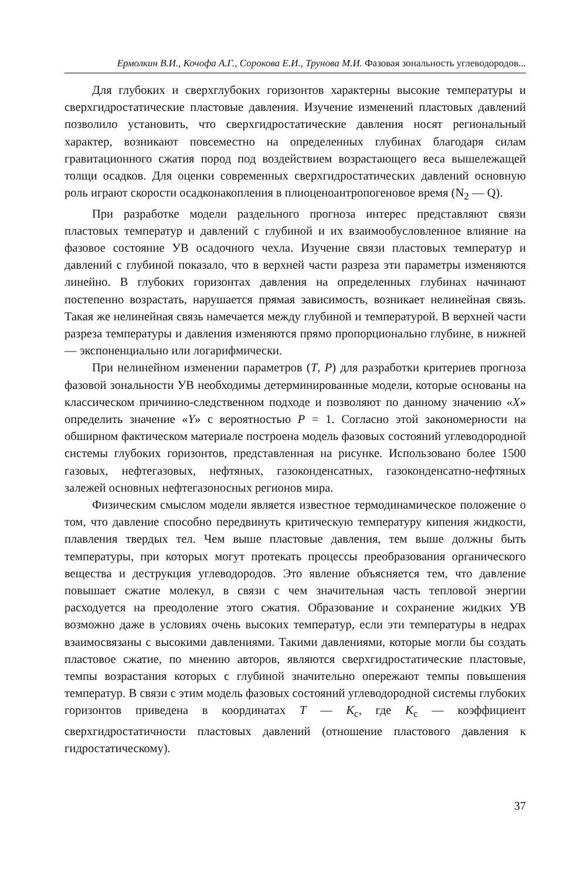Ермолкин В.И., Кочофа А.Г., Сорокова Е.И., Трунова М.И. Фазовая зональность углеводородов...
Для глубоких и сверхглубоких горизонтов характерны высокие температуры и сверхгидростатические пластовые давления. Изучение изменений пластовых давлений позволило установить, что сверхгидростатические давления носят региональный характер, возникают повсеместно на определенных глубинах благодаря силам гравитационного сжатия пород под воздействием возрастающего веса вышележащей толщи осадков. Для оценки современных сверхгидростатических давлений основную роль играют скорости осадконакопления в плиоценоантропогеновое время (N<sub>2</sub> — Q).
При разработке модели раздельного прогноза интерес представляют связи пластовых температур и давлений с глубиной и их взаимообусловленное влияние на фазовое состояние УВ осадочного чехла. Изучение связи пластовых температур и давлений с глубиной показало, что в верхней части разреза эти параметры изменяются линейно. В глубоких горизонтах давления на определенных глубинах начинают постепенно возрастать, нарушается прямая зависимость, возникает нелинейная связь. Такая же нелинейная связь намечается между глубиной и температурой. В верхней части разреза температуры и давления изменяются прямо пропорционально глубине, в нижней — экспоненциально или логарифмически.
При нелинейном изменении параметров (T, P) для разработки критериев прогноза фазовой зональности УВ необходимы детерминированные модели, которые основаны на классическом причинно-следственном подходе и позволяют по данному значению «X» определить значение «Y» с вероятностью P = 1. Согласно этой закономерности на обширном фактическом материале построена модель фазовых состояний углеводородной системы глубоких горизонтов, представленная на рисунке. Использовано более 1500 газовых, нефтегазовых, нефтяных, газоконденсатных, газоконденсатно-нефтяных залежей основных нефтегазоносных регионов мира.
Физическим смыслом модели является известное термодинамическое положение о том, что давление способно передвинуть критическую температуру кипения жидкости, плавления твердых тел. Чем выше пластовые давления, тем выше должны быть температуры, при которых могут протекать процессы преобразования органического вещества и деструкция углеводородов. Это явление объясняется тем, что давление повышает сжатие молекул, в связи с чем значительная часть тепловой энергии расходуется на преодоление этого сжатия. Образование и сохранение жидких УВ возможно даже в условиях очень высоких температур, если эти температуры в недрах взаимосвязаны с высокими давлениями. Такими давлениями, которые могли бы создать пластовое сжатие, по мнению авторов, являются сверхгидростатические пластовые, темпы возрастания которых с глубиной значительно опережают темпы повышения температур. В связи с этим модель фазовых состояний углеводородной системы глубоких горизонтов приведена в координатах T — K<sub>с</sub>, где K<sub>с</sub> — коэффициент сверхгидростатичности пластовых давлений (отношение пластового давления к гидростатическому).
37